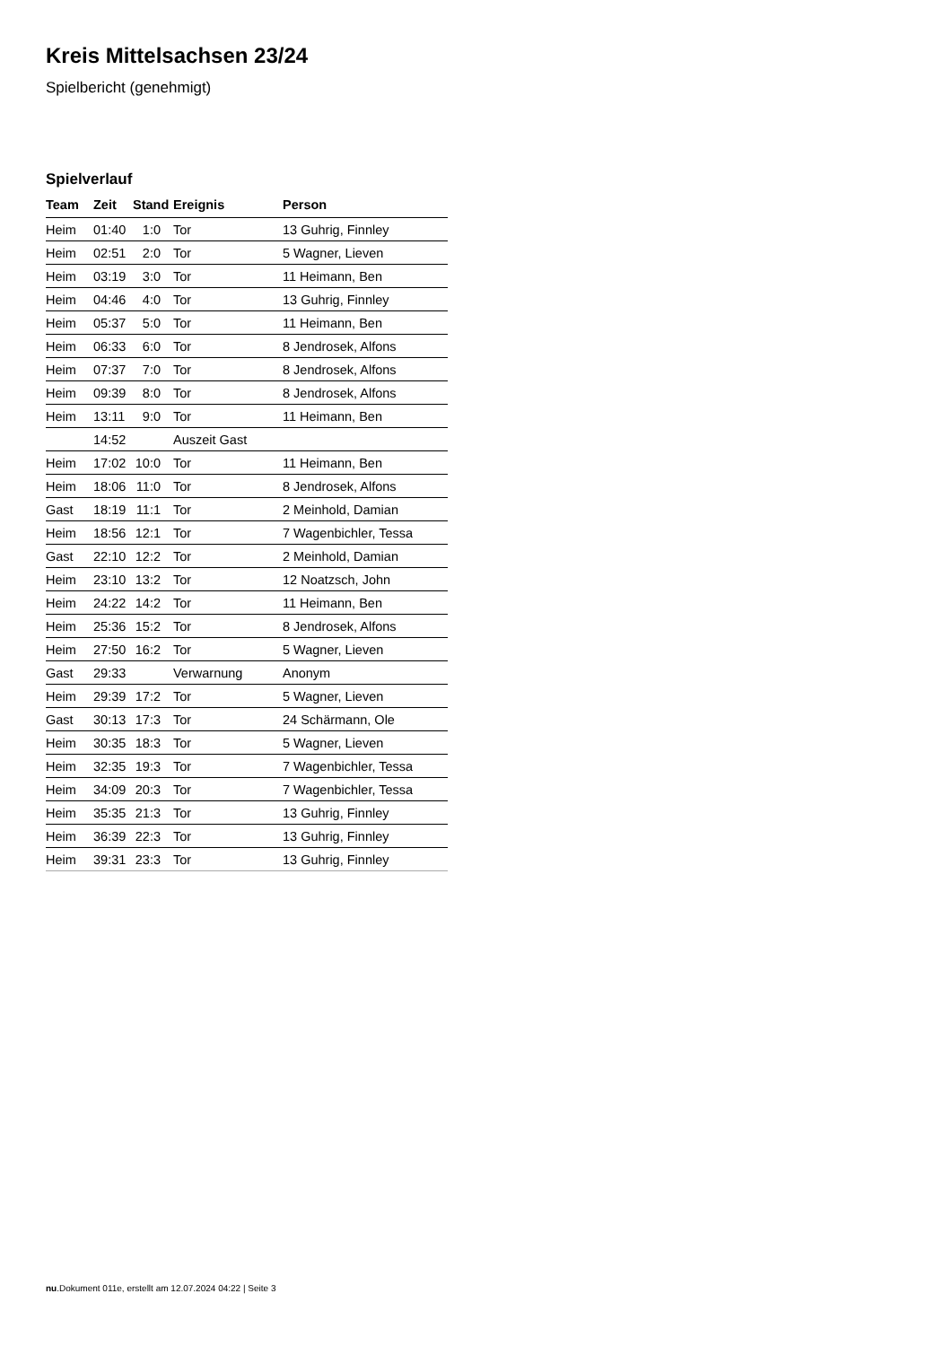Kreis Mittelsachsen 23/24
Spielbericht (genehmigt)
Spielverlauf
| Team | Zeit | Stand | Ereignis | Person |
| --- | --- | --- | --- | --- |
| Heim | 01:40 | 1:0 | Tor | 13 Guhrig, Finnley |
| Heim | 02:51 | 2:0 | Tor | 5 Wagner, Lieven |
| Heim | 03:19 | 3:0 | Tor | 11 Heimann, Ben |
| Heim | 04:46 | 4:0 | Tor | 13 Guhrig, Finnley |
| Heim | 05:37 | 5:0 | Tor | 11 Heimann, Ben |
| Heim | 06:33 | 6:0 | Tor | 8 Jendrosek, Alfons |
| Heim | 07:37 | 7:0 | Tor | 8 Jendrosek, Alfons |
| Heim | 09:39 | 8:0 | Tor | 8 Jendrosek, Alfons |
| Heim | 13:11 | 9:0 | Tor | 11 Heimann, Ben |
| | 14:52 | | Auszeit Gast | |
| Heim | 17:02 | 10:0 | Tor | 11 Heimann, Ben |
| Heim | 18:06 | 11:0 | Tor | 8 Jendrosek, Alfons |
| Gast | 18:19 | 11:1 | Tor | 2 Meinhold, Damian |
| Heim | 18:56 | 12:1 | Tor | 7 Wagenbichler, Tessa |
| Gast | 22:10 | 12:2 | Tor | 2 Meinhold, Damian |
| Heim | 23:10 | 13:2 | Tor | 12 Noatzsch, John |
| Heim | 24:22 | 14:2 | Tor | 11 Heimann, Ben |
| Heim | 25:36 | 15:2 | Tor | 8 Jendrosek, Alfons |
| Heim | 27:50 | 16:2 | Tor | 5 Wagner, Lieven |
| Gast | 29:33 | | Verwarnung | Anonym |
| Heim | 29:39 | 17:2 | Tor | 5 Wagner, Lieven |
| Gast | 30:13 | 17:3 | Tor | 24 Schärmann, Ole |
| Heim | 30:35 | 18:3 | Tor | 5 Wagner, Lieven |
| Heim | 32:35 | 19:3 | Tor | 7 Wagenbichler, Tessa |
| Heim | 34:09 | 20:3 | Tor | 7 Wagenbichler, Tessa |
| Heim | 35:35 | 21:3 | Tor | 13 Guhrig, Finnley |
| Heim | 36:39 | 22:3 | Tor | 13 Guhrig, Finnley |
| Heim | 39:31 | 23:3 | Tor | 13 Guhrig, Finnley |
nu.Dokument 011e, erstellt am 12.07.2024 04:22 | Seite 3